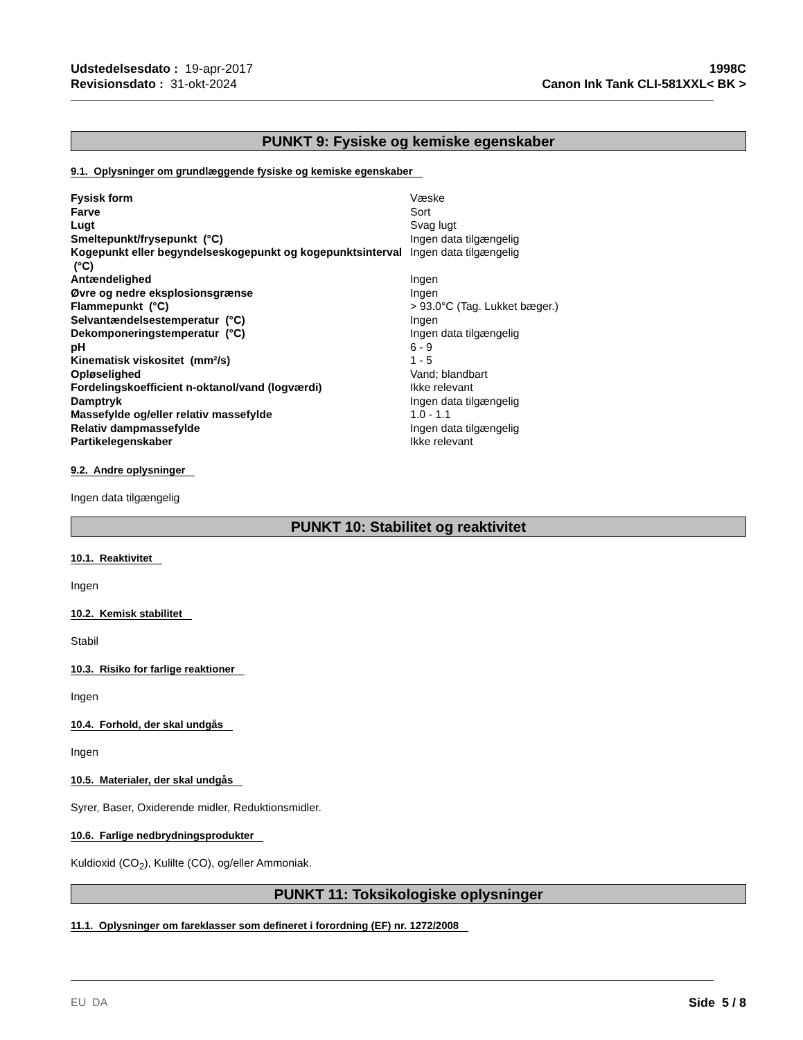Udstedelsesdato : 19-apr-2017
Revisionsdato : 31-okt-2024
1998C
Canon Ink Tank CLI-581XXL< BK >
PUNKT 9: Fysiske og kemiske egenskaber
9.1. Oplysninger om grundlæggende fysiske og kemiske egenskaber
| Fysisk form | Væske |
| Farve | Sort |
| Lugt | Svag lugt |
| Smeltepunkt/frysepunkt (°C) | Ingen data tilgængelig |
| Kogepunkt eller begyndelseskogepunkt og kogepunktsinterval (°C) | Ingen data tilgængelig |
| Antændelighed | Ingen |
| Øvre og nedre eksplosionsgrænse | Ingen |
| Flammepunkt (°C) | > 93.0°C (Tag. Lukket bæger.) |
| Selvantændelsestemperatur (°C) | Ingen |
| Dekomponeringstemperatur (°C) | Ingen data tilgængelig |
| pH | 6 - 9 |
| Kinematisk viskositet (mm²/s) | 1 - 5 |
| Opløselighed | Vand; blandbart |
| Fordelingskoefficient n-oktanol/vand (logværdi) | Ikke relevant |
| Damptryk | Ingen data tilgængelig |
| Massefylde og/eller relativ massefylde | 1.0 - 1.1 |
| Relativ dampmassefylde | Ingen data tilgængelig |
| Partikelegenskaber | Ikke relevant |
9.2. Andre oplysninger
Ingen data tilgængelig
PUNKT 10: Stabilitet og reaktivitet
10.1. Reaktivitet
Ingen
10.2. Kemisk stabilitet
Stabil
10.3. Risiko for farlige reaktioner
Ingen
10.4. Forhold, der skal undgås
Ingen
10.5. Materialer, der skal undgås
Syrer, Baser, Oxiderende midler, Reduktionsmidler.
10.6. Farlige nedbrydningsprodukter
Kuldioxid (CO<sub>2</sub>), Kulilte (CO), og/eller Ammoniak.
PUNKT 11: Toksikologiske oplysninger
11.1. Oplysninger om fareklasser som defineret i forordning (EF) nr. 1272/2008
EU DA Side 5 / 8